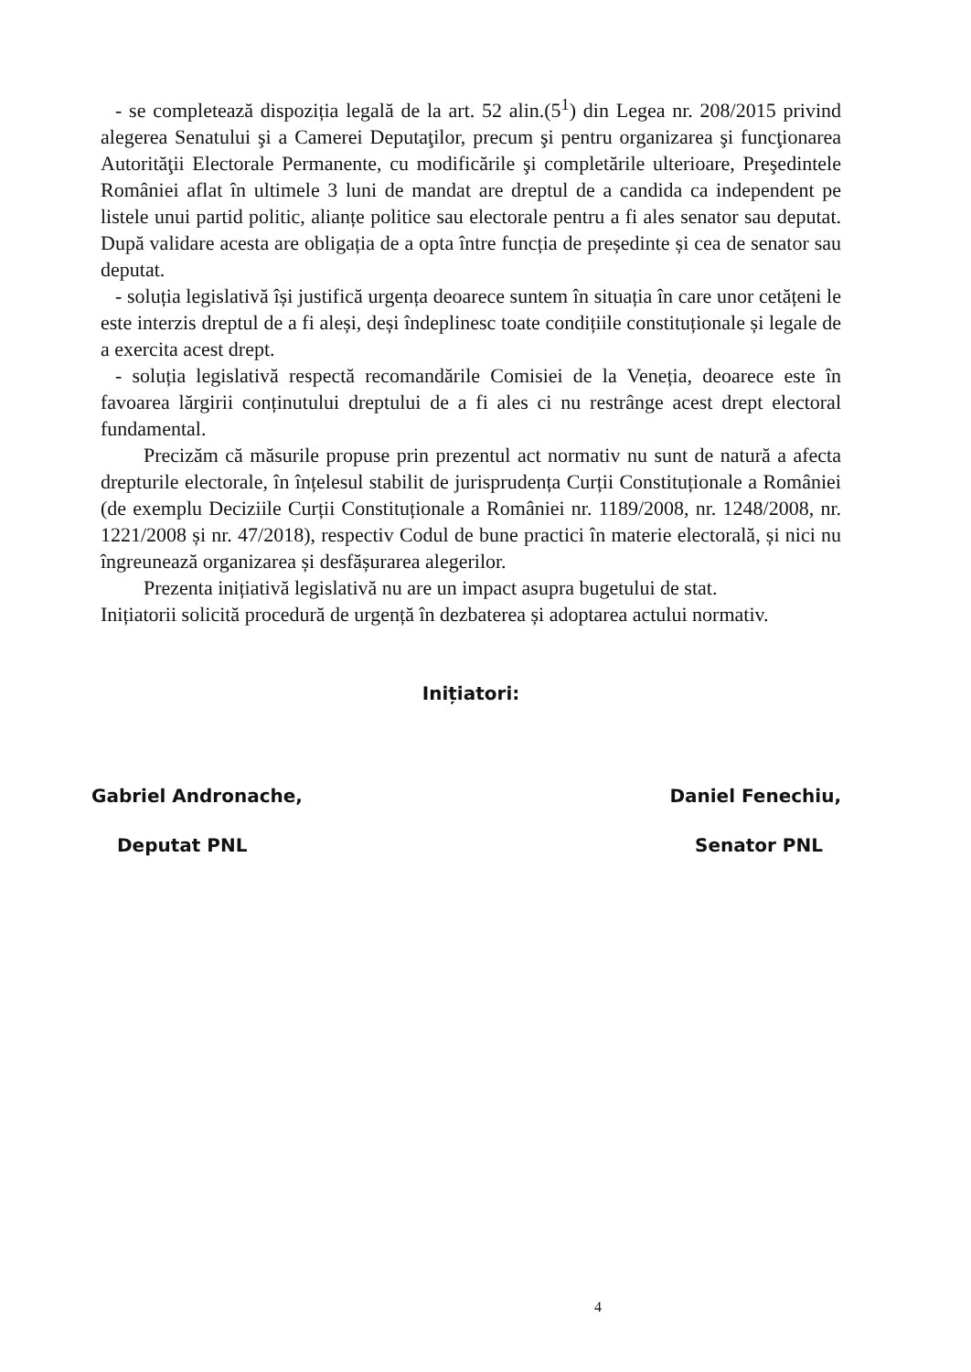- se completează dispoziția legală de la art. 52 alin.(5<sup>1</sup>) din Legea nr. 208/2015 privind alegerea Senatului şi a Camerei Deputaţilor, precum şi pentru organizarea şi funcţionarea Autorităţii Electorale Permanente, cu modificările şi completările ulterioare, Preşedintele României aflat în ultimele 3 luni de mandat are dreptul de a candida ca independent pe listele unui partid politic, alianțe politice sau electorale pentru a fi ales senator sau deputat. După validare acesta are obligația de a opta între funcția de președinte și cea de senator sau deputat.
- soluția legislativă își justifică urgența deoarece suntem în situația în care unor cetățeni le este interzis dreptul de a fi aleși, deși îndeplinesc toate condițiile constituționale și legale de a exercita acest drept.
- soluția legislativă respectă recomandările Comisiei de la Veneția, deoarece este în favoarea lărgirii conținutului dreptului de a fi ales ci nu restrânge acest drept electoral fundamental.
Precizăm că măsurile propuse prin prezentul act normativ nu sunt de natură a afecta drepturile electorale, în înțelesul stabilit de jurisprudența Curții Constituționale a României (de exemplu Deciziile Curții Constituționale a României nr. 1189/2008, nr. 1248/2008, nr. 1221/2008 și nr. 47/2018), respectiv Codul de bune practici în materie electorală, și nici nu îngreunează organizarea și desfășurarea alegerilor.
Prezenta inițiativă legislativă nu are un impact asupra bugetului de stat.
Inițiatorii solicită procedură de urgență în dezbaterea și adoptarea actului normativ.
Inițiatori:
Gabriel Andronache,
Deputat PNL
Daniel Fenechiu,
Senator PNL
4